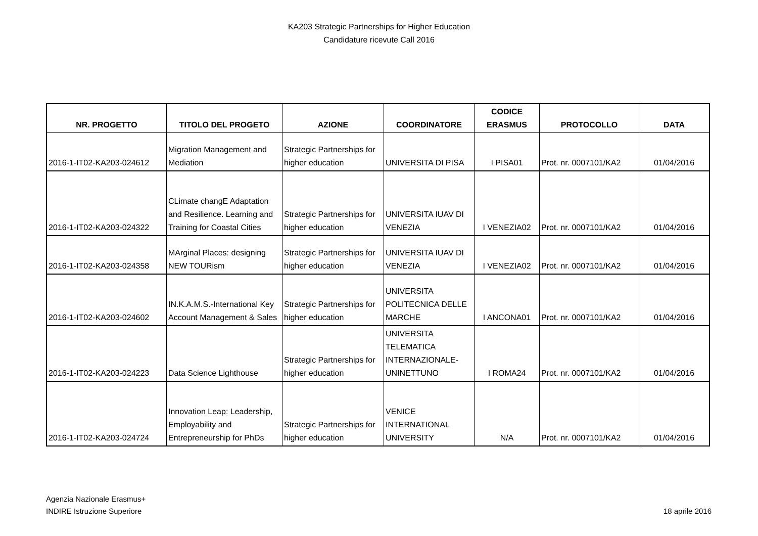KA203 Strategic Partnerships for Higher Education
Candidature ricevute Call 2016
| NR. PROGETTO | TITOLO DEL PROGETO | AZIONE | COORDINATORE | CODICE ERASMUS | PROTOCOLLO | DATA |
| --- | --- | --- | --- | --- | --- | --- |
| 2016-1-IT02-KA203-024612 | Migration Management and Mediation | Strategic Partnerships for higher education | UNIVERSITA DI PISA | I PISA01 | Prot. nr. 0007101/KA2 | 01/04/2016 |
| 2016-1-IT02-KA203-024322 | CLimate changE Adaptation and Resilience. Learning and Training for Coastal Cities | Strategic Partnerships for higher education | UNIVERSITA IUAV DI VENEZIA | I VENEZIA02 | Prot. nr. 0007101/KA2 | 01/04/2016 |
| 2016-1-IT02-KA203-024358 | MArginal Places: designing NEW TOURism | Strategic Partnerships for higher education | UNIVERSITA IUAV DI VENEZIA | I VENEZIA02 | Prot. nr. 0007101/KA2 | 01/04/2016 |
| 2016-1-IT02-KA203-024602 | IN.K.A.M.S.-International Key Account Management & Sales | Strategic Partnerships for higher education | UNIVERSITA POLITECNICA DELLE MARCHE | I ANCONA01 | Prot. nr. 0007101/KA2 | 01/04/2016 |
| 2016-1-IT02-KA203-024223 | Data Science Lighthouse | Strategic Partnerships for higher education | UNIVERSITA TELEMATICA INTERNAZIONALE-UNINETTUNO | I ROMA24 | Prot. nr. 0007101/KA2 | 01/04/2016 |
| 2016-1-IT02-KA203-024724 | Innovation Leap: Leadership, Employability and Entrepreneurship for PhDs | Strategic Partnerships for higher education | VENICE INTERNATIONAL UNIVERSITY | N/A | Prot. nr. 0007101/KA2 | 01/04/2016 |
Agenzia Nazionale Erasmus+
INDIRE Istruzione Superiore
18 aprile 2016